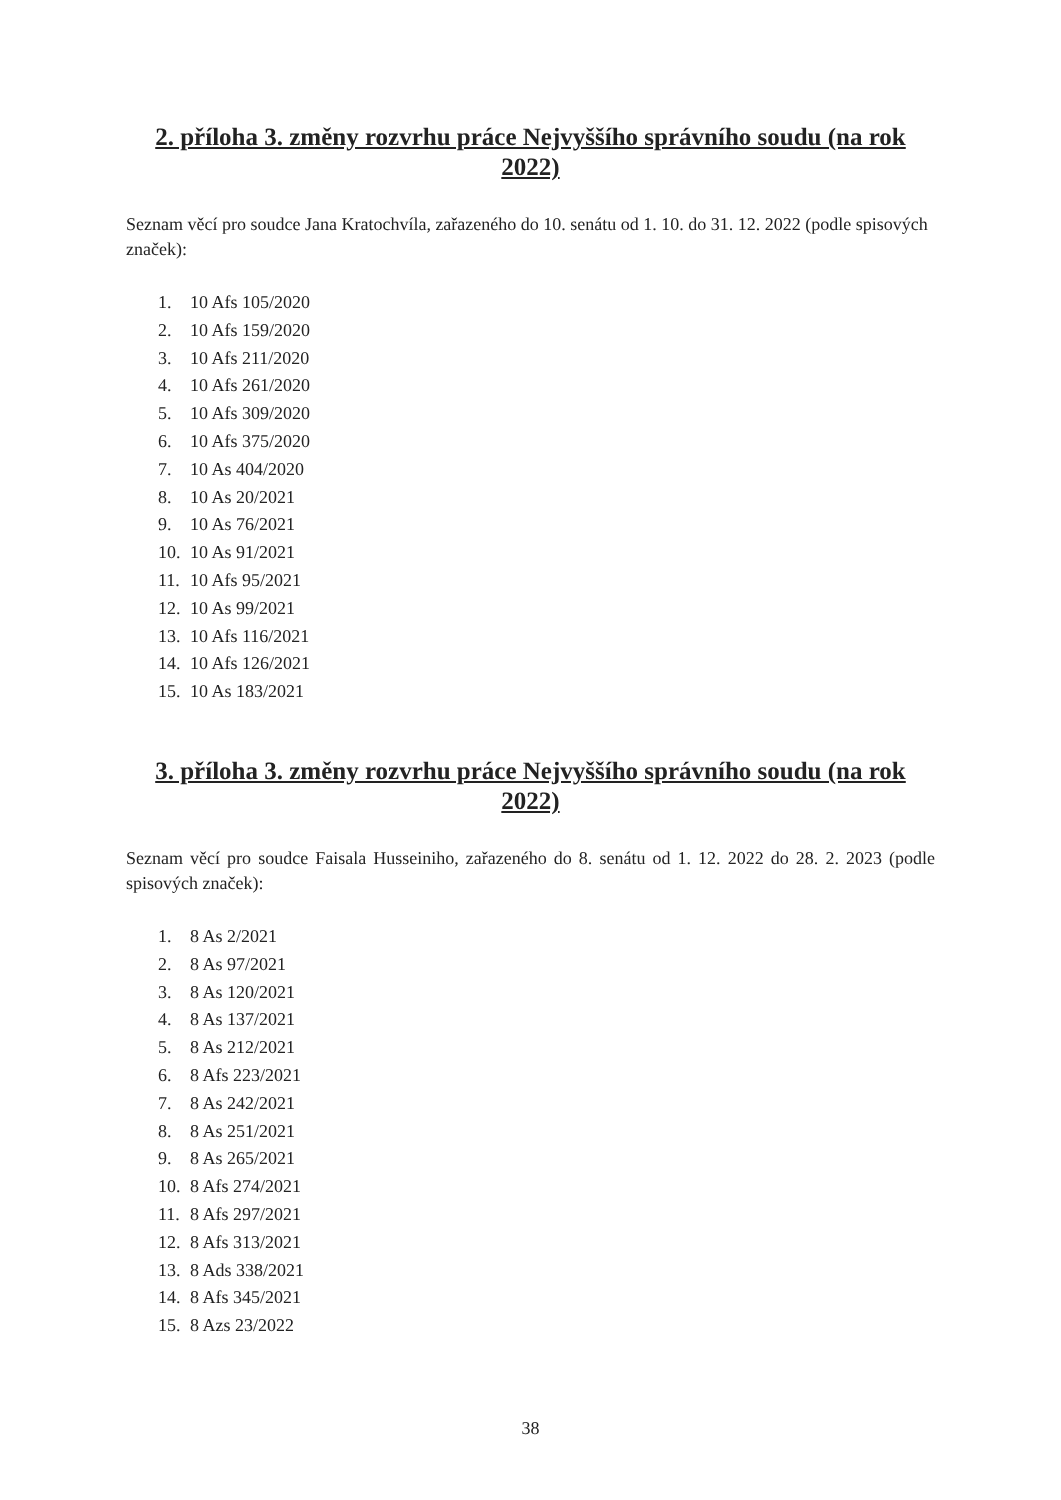2. příloha 3. změny rozvrhu práce Nejvyššího správního soudu (na rok 2022)
Seznam věcí pro soudce Jana Kratochvíla, zařazeného do 10. senátu od 1. 10. do 31. 12. 2022 (podle spisových značek):
1. 10 Afs 105/2020
2. 10 Afs 159/2020
3. 10 Afs 211/2020
4. 10 Afs 261/2020
5. 10 Afs 309/2020
6. 10 Afs 375/2020
7. 10 As 404/2020
8. 10 As 20/2021
9. 10 As 76/2021
10. 10 As 91/2021
11. 10 Afs 95/2021
12. 10 As 99/2021
13. 10 Afs 116/2021
14. 10 Afs 126/2021
15. 10 As 183/2021
3. příloha 3. změny rozvrhu práce Nejvyššího správního soudu (na rok 2022)
Seznam věcí pro soudce Faisala Husseiniho, zařazeného do 8. senátu od 1. 12. 2022 do 28. 2. 2023 (podle spisových značek):
1. 8 As 2/2021
2. 8 As 97/2021
3. 8 As 120/2021
4. 8 As 137/2021
5. 8 As 212/2021
6. 8 Afs 223/2021
7. 8 As 242/2021
8. 8 As 251/2021
9. 8 As 265/2021
10. 8 Afs 274/2021
11. 8 Afs 297/2021
12. 8 Afs 313/2021
13. 8 Ads 338/2021
14. 8 Afs 345/2021
15. 8 Azs 23/2022
38